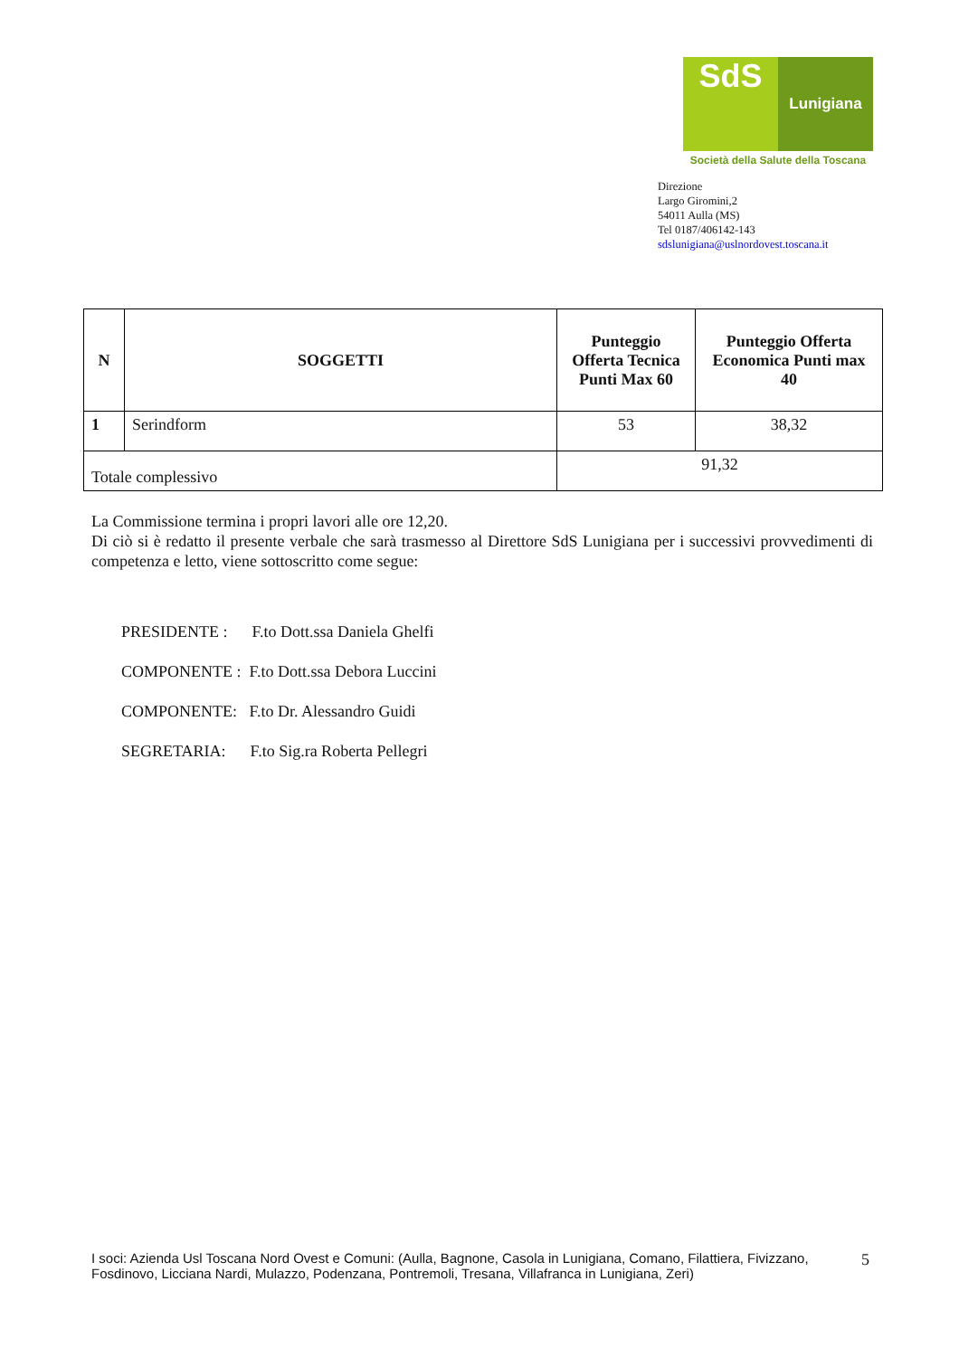SdS
Lunigiana
Società della Salute della Toscana
Direzione
Largo Giromini,2
54011 Aulla (MS)
Tel 0187/406142-143
sdslunigiana@uslnordovest.toscana.it
| N | SOGGETTI | Punteggio Offerta Tecnica Punti Max 60 | Punteggio Offerta Economica Punti max 40 |
| --- | --- | --- | --- |
| 1 | Serindform | 53 | 38,32 |
| Totale complessivo | | 91,32 | |
La Commissione termina i propri lavori alle ore 12,20.
Di ciò si è redatto il presente verbale che sarà trasmesso al Direttore SdS Lunigiana per i successivi provvedimenti di competenza e letto, viene sottoscritto come segue:
PRESIDENTE : F.to Dott.ssa Daniela Ghelfi
COMPONENTE : F.to Dott.ssa Debora Luccini
COMPONENTE: F.to Dr. Alessandro Guidi
SEGRETARIA: F.to Sig.ra Roberta Pellegri
I soci: Azienda Usl Toscana Nord Ovest e Comuni: (Aulla, Bagnone, Casola in Lunigiana, Comano, Filattiera, Fivizzano, Fosdinovo, Licciana Nardi, Mulazzo, Podenzana, Pontremoli, Tresana, Villafranca in Lunigiana, Zeri)
5